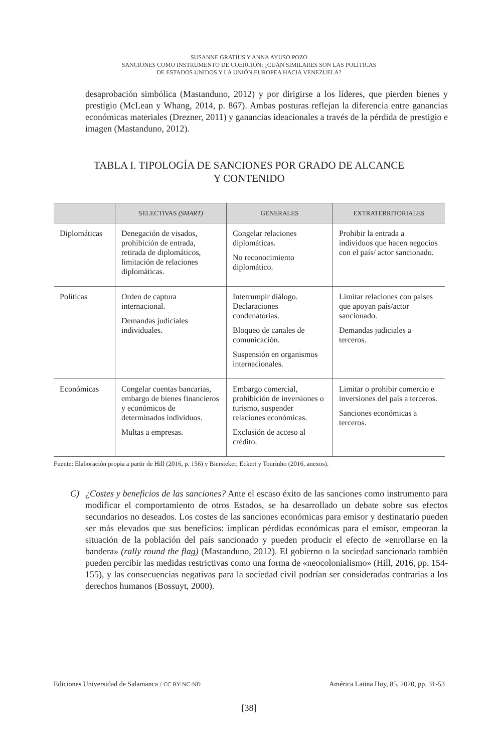SUSANNE GRATIUS Y ANNA AYUSO POZO
SANCIONES COMO INSTRUMENTO DE COERCIÓN: ¿CUÁN SIMILARES SON LAS POLÍTICAS
DE ESTADOS UNIDOS Y LA UNIÓN EUROPEA HACIA VENEZUELA?
desaprobación simbólica (Mastanduno, 2012) y por dirigirse a los líderes, que pierden bienes y prestigio (McLean y Whang, 2014, p. 867). Ambas posturas reflejan la diferencia entre ganancias económicas materiales (Drezner, 2011) y ganancias ideacionales a través de la pérdida de prestigio e imagen (Mastanduno, 2012).
TABLA I. TIPOLOGÍA DE SANCIONES POR GRADO DE ALCANCE
Y CONTENIDO
| | SELECTIVAS (SMART) | GENERALES | EXTRATERRITORIALES |
| --- | --- | --- | --- |
| Diplomáticas | Denegación de visados, prohibición de entrada, retirada de diplomáticos, limitación de relaciones diplomáticas. | Congelar relaciones diplomáticas. No reconocimiento diplomático. | Prohibir la entrada a individuos que hacen negocios con el país/ actor sancionado. |
| Políticas | Orden de captura internacional. Demandas judiciales individuales. | Interrumpir diálogo. Declaraciones condenatorias. Bloqueo de canales de comunicación. Suspensión en organismos internacionales. | Limitar relaciones con países que apoyan país/actor sancionado. Demandas judiciales a terceros. |
| Económicas | Congelar cuentas bancarias, embargo de bienes financieros y económicos de determinados individuos. Multas a empresas. | Embargo comercial, prohibición de inversiones o turismo, suspender relaciones económicas. Exclusión de acceso al crédito. | Limitar o prohibir comercio e inversiones del país a terceros. Sanciones económicas a terceros. |
Fuente: Elaboración propia a partir de Hill (2016, p. 156) y Biersteker, Eckert y Tourinho (2016, anexos).
C) ¿Costes y beneficios de las sanciones? Ante el escaso éxito de las sanciones como instrumento para modificar el comportamiento de otros Estados, se ha desarrollado un debate sobre sus efectos secundarios no deseados. Los costes de las sanciones económicas para emisor y destinatario pueden ser más elevados que sus beneficios: implican pérdidas económicas para el emisor, empeoran la situación de la población del país sancionado y pueden producir el efecto de «enrollarse en la bandera» (rally round the flag) (Mastanduno, 2012). El gobierno o la sociedad sancionada también pueden percibir las medidas restrictivas como una forma de «neocolonialismo» (Hill, 2016, pp. 154-155), y las consecuencias negativas para la sociedad civil podrían ser consideradas contrarias a los derechos humanos (Bossuyt, 2000).
Ediciones Universidad de Salamanca / CC BY-NC-ND América Latina Hoy, 85, 2020, pp. 31-53
[38]